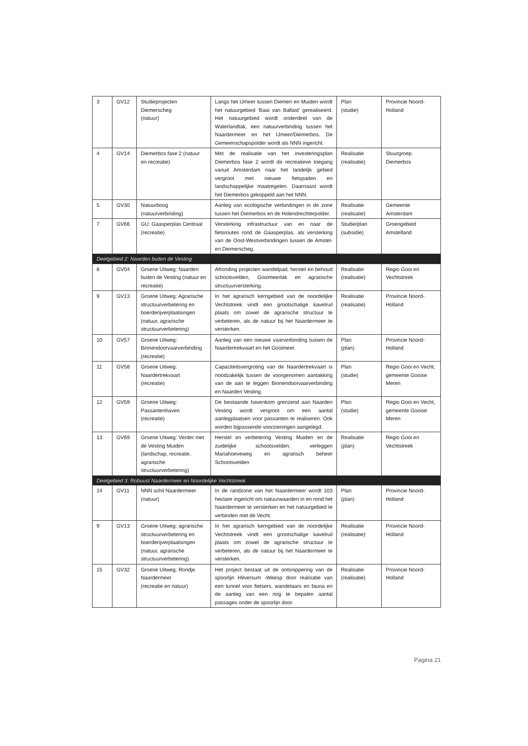| 3 | GV12 | Studieprojecten Diemerscheg (natuur) | Langs het IJmeer tussen Diemen en Muiden wordt het natuurgebied ‘Baai van Ballast’ gerealiseerd. Het natuurgebied wordt onderdeel van de Waterlandtak, een natuurverbinding tussen het Naardermeer en het IJmeer/Diemerbos. De Gemeenschapspolder wordt als NNN ingericht. | Plan (studie) | Provincie Noord-Holland |
| 4 | GV14 | Diemerbos fase 2 (natuur en recreatie) | Met de realisatie van het investeringsplan Diemerbos fase 2 wordt de recreatieve toegang vanuit Amsterdam naar het landelijk gebied vergroot met nieuwe fietspaden en landschappelijke maatregelen. Daarnaast wordt het Diemerbos gekoppeld aan het NNN. | Realisatie (realisatie) | Stuurgroep Diemerbos |
| 5 | GV30 | Natuurboog (natuurverbinding) | Aanleg van ecologische verbindingen in de zone tussen het Diemerbos en de Holendrechterpolder. | Realisatie (realisatie) | Gemeente Amsterdam |
| 7 | GV66 | GU: Gaasperplas Centraal (recreatie) | Versterking infrastructuur van en naar de fietsroutes rond de Gaasperplas, als versterking van de Oost-Westverbindingen tussen de Amstel- en Diemerscheg. | Studie/plan (subsidie) | Groengebied Amstelland |
| Deelgebied 2: Naarden buiten de Vesting | | | | | |
| 8 | GV04 | Groene Uitweg: Naarden buiten de Vesting (natuur en recreatie) | Afronding projecten wandelpad, herstel en behoud schootsvelden, Gooimeertak en agrarische structuurversterking. | Realisatie (realisatie) | Regio Gooi en Vechtstreek |
| 9 | GV13 | Groene Uitweg: Agrarische structuurverbetering en boerderijverplaatsingen (natuur, agrarische structuurverbetering) | In het agrarisch kerngebied van de noordelijke Vechtstreek vindt een grootschalige kavelruil plaats om zowel de agrarische structuur te verbeteren, als de natuur bij het Naardermeer te versterken. | Realisatie (realisatie) | Provincie Noord-Holland |
| 10 | GV57 | Groene Uitweg: Binnendoorvaarverbinding (recreatie) | Aanleg van een nieuwe vaarverbinding tussen de Naardertrekvaart en het Gooimeer. | Plan (plan) | Provincie Noord-Holland |
| 11 | GV58 | Groene Uitweg: Naardertrekvaart (recreatie) | Capaciteitsvergroting van de Naardertrekvaart is noodzakelijk tussen de voorgenomen aantakking van de aan te leggen Binnendoorvaarverbinding en Naarden Vesting. | Plan (studie) | Regio Gooi en Vecht, gemeente Gooise Meren |
| 12 | GV59 | Groene Uitweg: Passantenhaven (recreatie) | De bestaande havenkom grenzend aan Naarden Vesting wordt vergroot om een aantal aanlegplaatsen voor passanten te realiseren. Ook worden bijpassende voorzieningen aangelegd. | Plan (studie) | Regio Gooi en Vecht, gemeente Gooise Meren |
| 13 | GV69 | Groene Uitweg: Verder met de Vesting Muiden (landschap, recreatie, agrarische structuurverbetering) | Herstel en verbetering Vesting Muiden en de zuidelijke schootsvelden, verleggen Mariahoeveweg en agrarisch beheer Schootsvelden | Realisatie (plan) | Regio Gooi en Vechtstreek |
| Deelgebied 3: Robuust Naardermeer en Noordelijke Vechtstreek | | | | | |
| 14 | GV11 | NNN schil Naardermeer (natuur) | In de randzone van het Naardermeer wordt 103 hectare ingericht om natuurwaarden in en rond het Naardermeer te versterken en het natuurgebied te verbinden met de Vecht. | Plan (plan) | Provincie Noord-Holland |
| 9 | GV13 | Groene Uitweg: agrarische structuurverbetering en boerderijverplaatsingen (natuur, agrarische structuurverbetering) | In het agrarisch kerngebied van de noordelijke Vechtstreek vindt een grootschalige kavelruil plaats om zowel de agrarische structuur te verbeteren, als de natuur bij het Naardermeer te versterken. | Realisatie (realisatie) | Provincie Noord-Holland |
| 15 | GV32 | Groene Uitweg: Rondje Naardermeer (recreatie en natuur) | Het project bestaat uit de ontsnippering van de spoorlijn Hilversum -Weesp door realisatie van een tunnel voor fietsers, wandelaars en fauna en de aanleg van een nog te bepalen aantal passages onder de spoorlijn door. | Realisatie (realisatie) | Provincie Noord-Holland |
Pagina 21